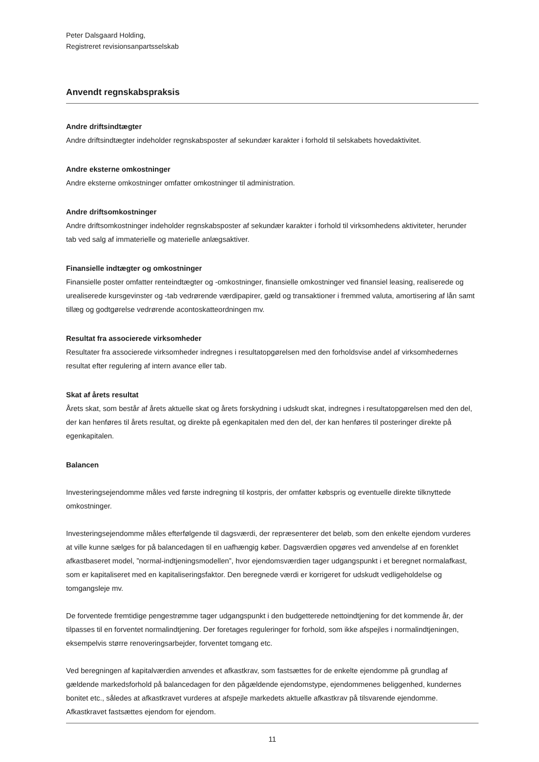Peter Dalsgaard Holding,
Registreret revisionsanpartsselskab
Anvendt regnskabspraksis
Andre driftsindtægter
Andre driftsindtægter indeholder regnskabsposter af sekundær karakter i forhold til selskabets hovedaktivitet.
Andre eksterne omkostninger
Andre eksterne omkostninger omfatter omkostninger til administration.
Andre driftsomkostninger
Andre driftsomkostninger indeholder regnskabsposter af sekundær karakter i forhold til virksomhedens aktiviteter, herunder tab ved salg af immaterielle og materielle anlægsaktiver.
Finansielle indtægter og omkostninger
Finansielle poster omfatter renteindtægter og -omkostninger, finansielle omkostninger ved finansiel leasing, realiserede og urealiserede kursgevinster og -tab vedrørende værdipapirer, gæld og transaktioner i fremmed valuta, amortisering af lån samt tillæg og godtgørelse vedrørende acontoskatteordningen mv.
Resultat fra associerede virksomheder
Resultater fra associerede virksomheder indregnes i resultatopgørelsen med den forholdsvise andel af virksomhedernes resultat efter regulering af intern avance eller tab.
Skat af årets resultat
Årets skat, som består af årets aktuelle skat og årets forskydning i udskudt skat, indregnes i resultatopgørelsen med den del, der kan henføres til årets resultat, og direkte på egenkapitalen med den del, der kan henføres til posteringer direkte på egenkapitalen.
Balancen
Investeringsejendomme måles ved første indregning til kostpris, der omfatter købspris og eventuelle direkte tilknyttede omkostninger.
Investeringsejendomme måles efterfølgende til dagsværdi, der repræsenterer det beløb, som den enkelte ejendom vurderes at ville kunne sælges for på balancedagen til en uafhængig køber. Dagsværdien opgøres ved anvendelse af en forenklet afkastbaseret model, ”normal-indtjeningsmodellen”, hvor ejendomsværdien tager udgangspunkt i et beregnet normalafkast, som er kapitaliseret med en kapitaliseringsfaktor. Den beregnede værdi er korrigeret for udskudt vedligeholdelse og tomgangsleje mv.
De forventede fremtidige pengestrømme tager udgangspunkt i den budgetterede nettoindtjening for det kommende år, der tilpasses til en forventet normalindtjening. Der foretages reguleringer for forhold, som ikke afspejles i normalindtjeningen, eksempelvis større renoveringsarbejder, forventet tomgang etc.
Ved beregningen af kapitalværdien anvendes et afkastkrav, som fastsættes for de enkelte ejendomme på grundlag af gældende markedsforhold på balancedagen for den pågældende ejendomstype, ejendommenes beliggenhed, kundernes bonitet etc., således at afkastkravet vurderes at afspejle markedets aktuelle afkastkrav på tilsvarende ejendomme. Afkastkravet fastsættes ejendom for ejendom.
11